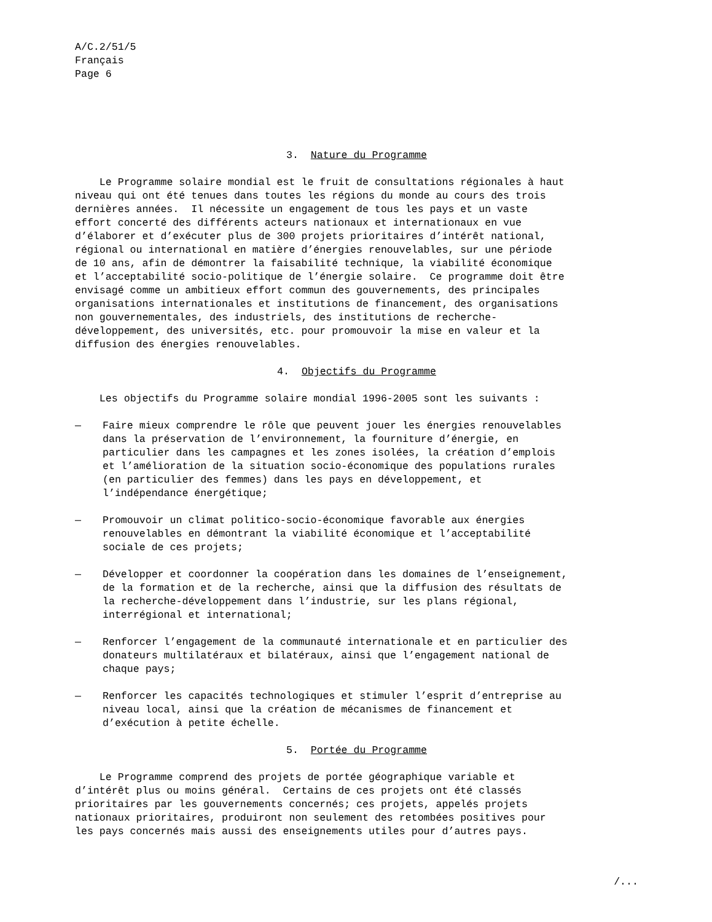A/C.2/51/5
Français
Page 6
3. Nature du Programme
Le Programme solaire mondial est le fruit de consultations régionales à haut niveau qui ont été tenues dans toutes les régions du monde au cours des trois dernières années. Il nécessite un engagement de tous les pays et un vaste effort concerté des différents acteurs nationaux et internationaux en vue d’élaborer et d’exécuter plus de 300 projets prioritaires d’intérêt national, régional ou international en matière d’énergies renouvelables, sur une période de 10 ans, afin de démontrer la faisabilité technique, la viabilité économique et l’acceptabilité socio-politique de l’énergie solaire. Ce programme doit être envisagé comme un ambitieux effort commun des gouvernements, des principales organisations internationales et institutions de financement, des organisations non gouvernementales, des industriels, des institutions de recherche- développement, des universités, etc. pour promouvoir la mise en valeur et la diffusion des énergies renouvelables.
4. Objectifs du Programme
Les objectifs du Programme solaire mondial 1996-2005 sont les suivants :
— Faire mieux comprendre le rôle que peuvent jouer les énergies renouvelables dans la préservation de l’environnement, la fourniture d’énergie, en particulier dans les campagnes et les zones isolées, la création d’emplois et l’amélioration de la situation socio-économique des populations rurales (en particulier des femmes) dans les pays en développement, et l’indépendance énergétique;
— Promouvoir un climat politico-socio-économique favorable aux énergies renouvelables en démontrant la viabilité économique et l’acceptabilité sociale de ces projets;
— Développer et coordonner la coopération dans les domaines de l’enseignement, de la formation et de la recherche, ainsi que la diffusion des résultats de la recherche-développement dans l’industrie, sur les plans régional, interrégional et international;
— Renforcer l’engagement de la communauté internationale et en particulier des donateurs multilatéraux et bilatéraux, ainsi que l’engagement national de chaque pays;
— Renforcer les capacités technologiques et stimuler l’esprit d’entreprise au niveau local, ainsi que la création de mécanismes de financement et d’exécution à petite échelle.
5. Portée du Programme
Le Programme comprend des projets de portée géographique variable et d’intérêt plus ou moins général. Certains de ces projets ont été classés prioritaires par les gouvernements concernés; ces projets, appelés projets nationaux prioritaires, produiront non seulement des retombées positives pour les pays concernés mais aussi des enseignements utiles pour d’autres pays.
/...